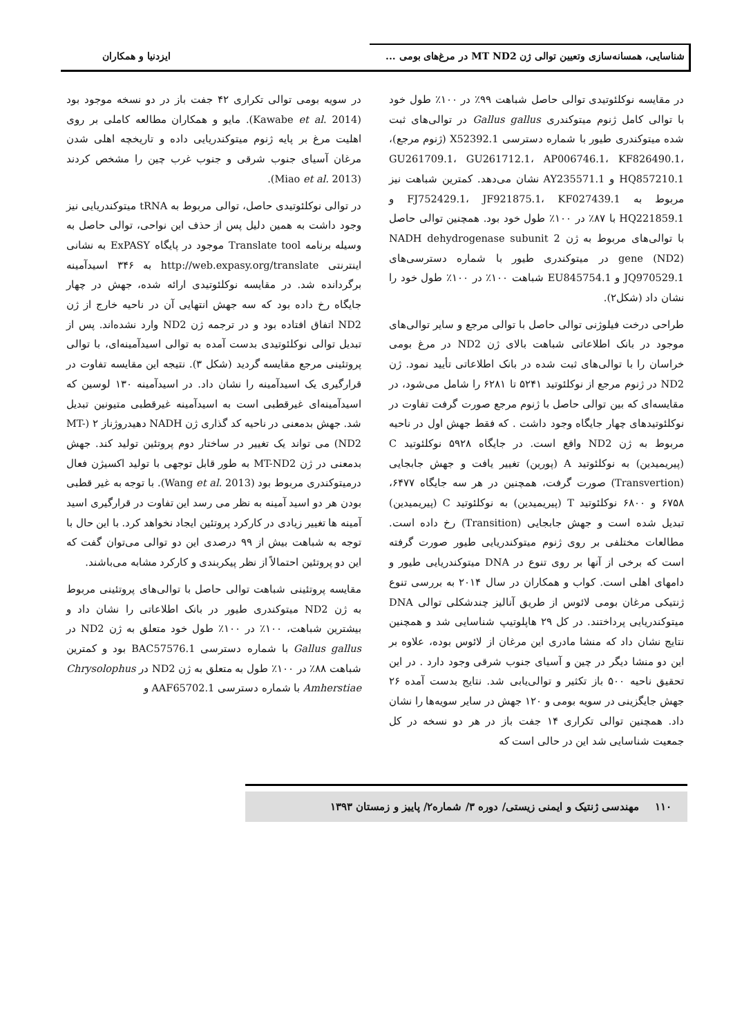شناسایی، همسانه‌سازی وتعیین توالی ژن MT ND2 در مرغ‌های بومی ...
ایزدنیا و همکاران
در مقایسه نوکلئوتیدی توالی حاصل شباهت ۹۹٪ در ۱۰۰٪ طول خود با توالی کامل ژنوم میتوکندری Gallus gallus در توالی‌های ثبت شده میتوکندری طیور با شماره دسترسی X52392.1 (ژنوم مرجع)، GU261709.1، GU261712.1، AP006746.1، KF826490.1، HQ857210.1 و AY235571.1 نشان می‌دهد. کمترین شباهت نیز مربوط به FJ752429.1، JF921875.1، KF027439.1 و HQ221859.1 با ۸۷٪ در ۱۰۰٪ طول خود بود. همچنین توالی حاصل با توالی‌های مربوط به ژن NADH dehydrogenase subunit 2 gene (ND2) در میتوکندری طیور با شماره دسترسی‌های JQ970529.1 و EU845754.1 شباهت ۱۰۰٪ در ۱۰۰٪ طول خود را نشان داد (شکل۲).
طراحی درخت فیلوژنی توالی حاصل با توالی مرجع و سایر توالی‌های موجود در بانک اطلاعاتی شباهت بالای ژن ND2 در مرغ بومی خراسان را با توالی‌های ثبت شده در بانک اطلاعاتی تأیید نمود. ژن ND2 در ژنوم مرجع از نوکلئوتید ۵۲۴۱ تا ۶۲۸۱ را شامل می‌شود، در مقایسه‌ای که بین توالی حاصل با ژنوم مرجع صورت گرفت تفاوت در نوکلئوتیدهای چهار جایگاه وجود داشت . که فقط جهش اول در ناحیه مربوط به ژن ND2 واقع است. در جایگاه ۵۹۲۸ نوکلئوتید C (پیریمیدین) به نوکلئوتید A (پورین) تغییر یافت و جهش جابجایی (Transvertion) صورت گرفت، همچنین در هر سه جایگاه ۶۴۷۷، ۶۷۵۸ و ۶۸۰۰ نوکلئوتید T (پیریمیدین) به نوکلئوتید C (پیریمیدین) تبدیل شده است و جهش جابجایی (Transition) رخ داده است. مطالعات مختلفی بر روی ژنوم میتوکندریایی طیور صورت گرفته است که برخی از آنها بر روی تنوع در DNA میتوکندریایی طیور و دامهای اهلی است. کواب و همکاران در سال ۲۰۱۴ به بررسی تنوع ژنتیکی مرغان بومی لائوس از طریق آنالیز چندشکلی توالی DNA میتوکندریایی پرداختند. در کل ۲۹ هاپلوتیپ شناسایی شد و همچنین نتایج نشان داد که منشا مادری این مرغان از لائوس بوده، علاوه بر این دو منشا دیگر در چین و آسیای جنوب شرقی وجود دارد . در این تحقیق ناحیه ۵۰۰ باز تکثیر و توالی‌یابی شد. نتایج بدست آمده ۲۶ جهش جایگزینی در سویه بومی و ۱۲۰ جهش در سایر سویه‌ها را نشان داد. همچنین توالی تکراری ۱۴ جفت باز در هر دو نسخه در کل جمعیت شناسایی شد این در حالی است که
در سویه بومی توالی تکراری ۴۲ جفت باز در دو نسخه موجود بود (Kawabe et al. 2014). مایو و همکاران مطالعه کاملی بر روی اهلیت مرغ بر پایه ژنوم میتوکندریایی داده و تاریخچه اهلی شدن مرغان آسیای جنوب شرقی و جنوب غرب چین را مشخص کردند (Miao et al. 2013).
در توالی نوکلئوتیدی حاصل، توالی مربوط به tRNA میتوکندریایی نیز وجود داشت به همین دلیل پس از حذف این نواحی، توالی حاصل به وسیله برنامه Translate tool موجود در پایگاه ExPASY به نشانی اینترنتی http://web.expasy.org/translate به ۳۴۶ اسیدآمینه برگردانده شد. در مقایسه نوکلئوتیدی ارائه شده، جهش در چهار جایگاه رخ داده بود که سه جهش انتهایی آن در ناحیه خارج از ژن ND2 اتفاق افتاده بود و در ترجمه ژن ND2 وارد نشده‌اند. پس از تبدیل توالی نوکلئوتیدی بدست آمده به توالی اسیدآمینه‌ای، با توالی پروتئینی مرجع مقایسه گردید (شکل ۳). نتیجه این مقایسه تفاوت در قرارگیری یک اسیدآمینه را نشان داد. در اسیدآمینه ۱۳۰ لوسین که اسیدآمینه‌ای غیرقطبی است به اسیدآمینه غیرقطبی متیونین تبدیل شد. جهش بدمعنی در ناحیه کد گذاری ژن NADH دهیدروژناز ۲ (MT-ND2) می تواند یک تغییر در ساختار دوم پروتئین تولید کند. جهش بدمعنی در ژن MT-ND2 به طور قابل توجهی با تولید اکسیژن فعال درمیتوکندری مربوط بود (Wang et al. 2013). با توجه به غیر قطبی بودن هر دو اسید آمینه به نظر می رسد این تفاوت در قرارگیری اسید آمینه ها تغییر زیادی در کارکرد پروتئین ایجاد نخواهد کرد. با این حال با توجه به شباهت بیش از ۹۹ درصدی این دو توالی می‌توان گفت که این دو پروتئین احتمالاً از نظر پیکربندی و کارکرد مشابه می‌باشند.
مقایسه پروتئینی شباهت توالی حاصل با توالی‌های پروتئینی مربوط به ژن ND2 میتوکندری طیور در بانک اطلاعاتی را نشان داد و بیشترین شباهت، ۱۰۰٪ در ۱۰۰٪ طول خود متعلق به ژن ND2 در Gallus gallus با شماره دسترسی BAC57576.1 بود و کمترین شباهت ۸۸٪ در ۱۰۰٪ طول به متعلق به ژن ND2 در Chrysolophus Amherstiae با شماره دسترسی AAF65702.1 و
۱۱۰ مهندسی ژنتیک و ایمنی زیستی/ دوره ۳/ شماره۲/ پاییز و زمستان ۱۳۹۳